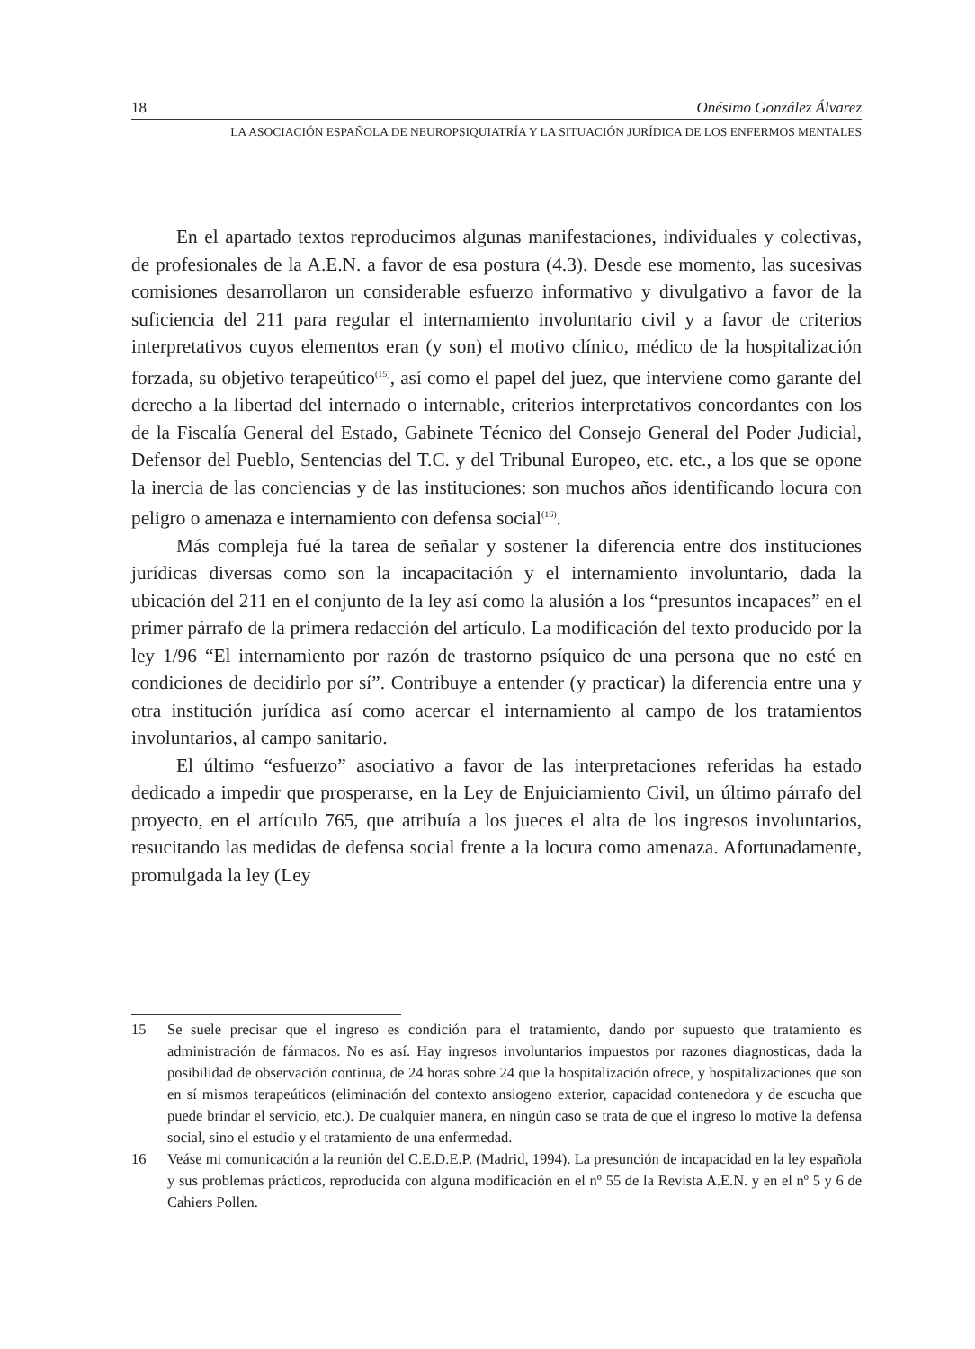18 Onésimo González Álvarez
LA ASOCIACIÓN ESPAÑOLA DE NEUROPSIQUIATRÍA Y LA SITUACIÓN JURÍDICA DE LOS ENFERMOS MENTALES
En el apartado textos reproducimos algunas manifestaciones, individuales y colectivas, de profesionales de la A.E.N. a favor de esa postura (4.3). Desde ese momento, las sucesivas comisiones desarrollaron un considerable esfuerzo informativo y divulgativo a favor de la suficiencia del 211 para regular el internamiento involuntario civil y a favor de criterios interpretativos cuyos elementos eran (y son) el motivo clínico, médico de la hospitalización forzada, su objetivo terapeútico<sup>(15)</sup>, así como el papel del juez, que interviene como garante del derecho a la libertad del internado o internable, criterios interpretativos concordantes con los de la Fiscalía General del Estado, Gabinete Técnico del Consejo General del Poder Judicial, Defensor del Pueblo, Sentencias del T.C. y del Tribunal Europeo, etc. etc., a los que se opone la inercia de las conciencias y de las instituciones: son muchos años identificando locura con peligro o amenaza e internamiento con defensa social<sup>(16)</sup>.
Más compleja fué la tarea de señalar y sostener la diferencia entre dos instituciones jurídicas diversas como son la incapacitación y el internamiento involuntario, dada la ubicación del 211 en el conjunto de la ley así como la alusión a los “presuntos incapaces” en el primer párrafo de la primera redacción del artículo. La modificación del texto producido por la ley 1/96 “El internamiento por razón de trastorno psíquico de una persona que no esté en condiciones de decidirlo por sí”. Contribuye a entender (y practicar) la diferencia entre una y otra institución jurídica así como acercar el internamiento al campo de los tratamientos involuntarios, al campo sanitario.
El último “esfuerzo” asociativo a favor de las interpretaciones referidas ha estado dedicado a impedir que prosperarse, en la Ley de Enjuiciamiento Civil, un último párrafo del proyecto, en el artículo 765, que atribuía a los jueces el alta de los ingresos involuntarios, resucitando las medidas de defensa social frente a la locura como amenaza. Afortunadamente, promulgada la ley (Ley
15 Se suele precisar que el ingreso es condición para el tratamiento, dando por supuesto que tratamiento es administración de fármacos. No es así. Hay ingresos involuntarios impuestos por razones diagnosticas, dada la posibilidad de observación continua, de 24 horas sobre 24 que la hospitalización ofrece, y hospitalizaciones que son en sí mismos terapeúticos (eliminación del contexto ansiogeno exterior, capacidad contenedora y de escucha que puede brindar el servicio, etc.). De cualquier manera, en ningún caso se trata de que el ingreso lo motive la defensa social, sino el estudio y el tratamiento de una enfermedad.
16 Veáse mi comunicación a la reunión del C.E.D.E.P. (Madrid, 1994). La presunción de incapacidad en la ley española y sus problemas prácticos, reproducida con alguna modificación en el nº 55 de la Revista A.E.N. y en el nº 5 y 6 de Cahiers Pollen.